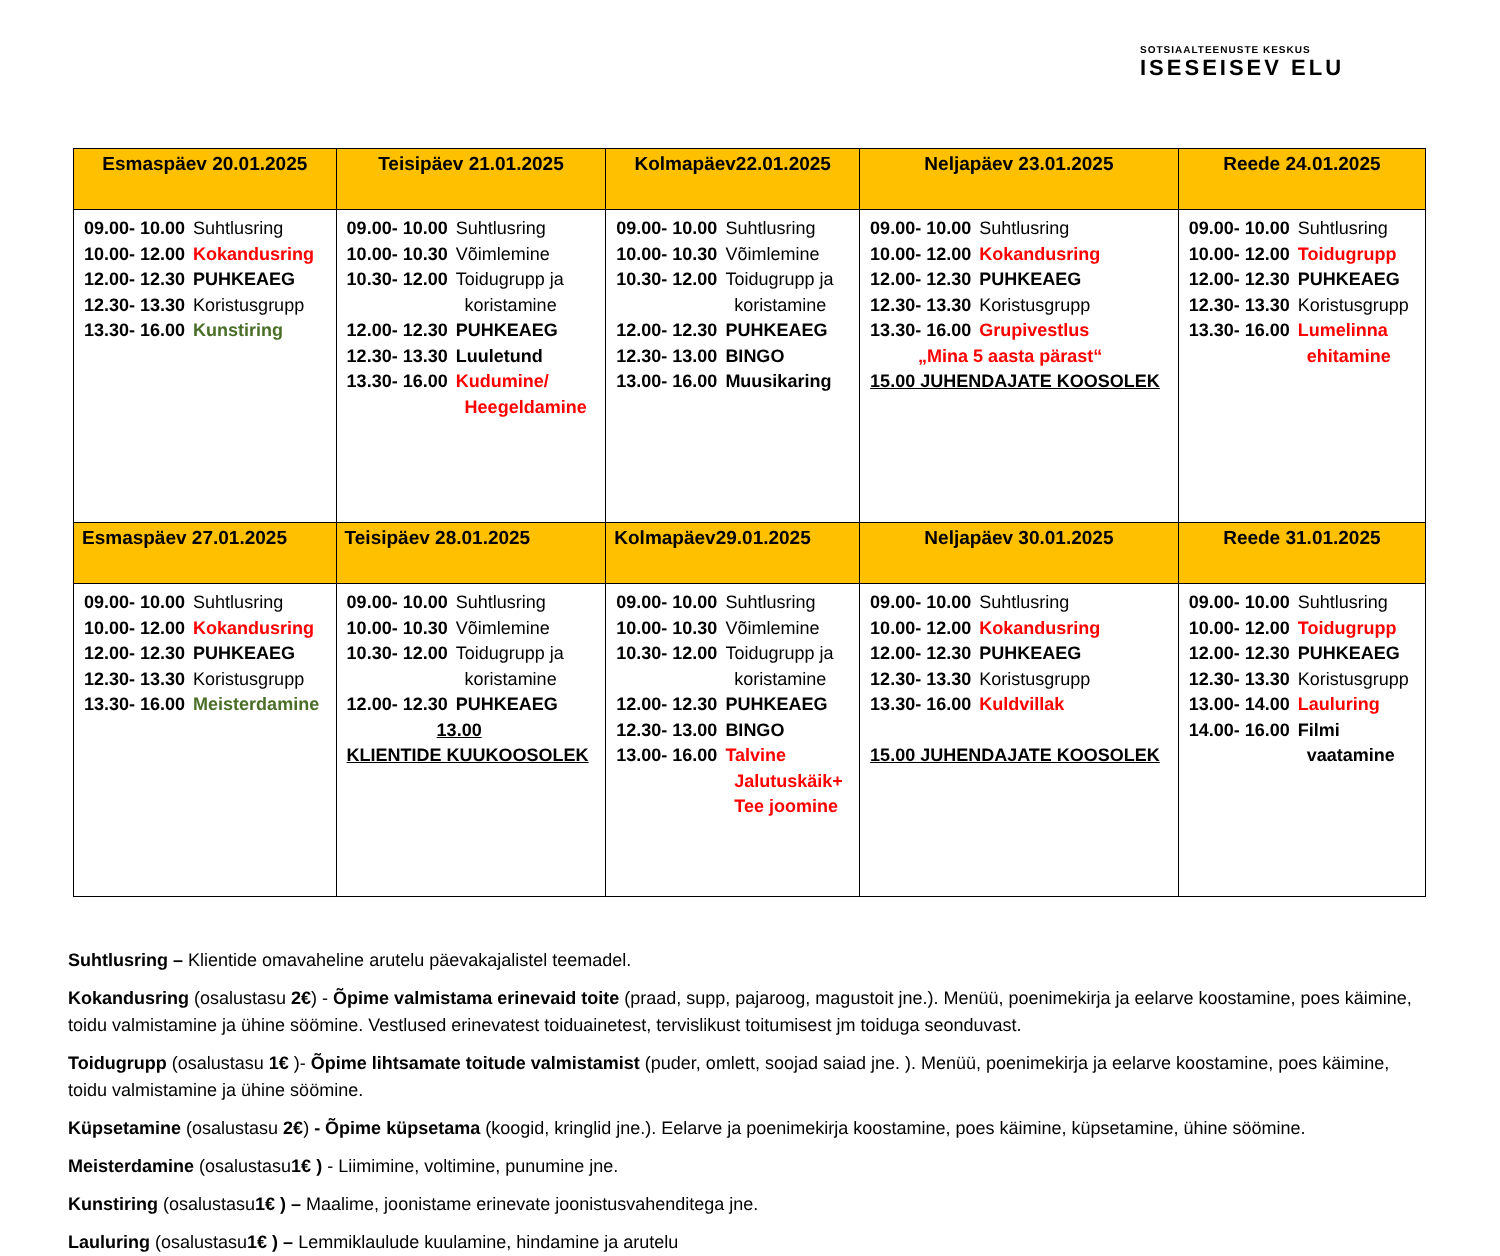SOTSIAALTEENUSTE KESKUS
ISESEISEV ELU
| Esmaspäev 20.01.2025 | Teisipäev 21.01.2025 | Kolmapäev22.01.2025 | Neljapäev 23.01.2025 | Reede 24.01.2025 |
| --- | --- | --- | --- | --- |
| 09.00- 10.00 Suhtlusring 10.00- 12.00 Kokandusring 12.00- 12.30 PUHKEAEG 12.30- 13.30 Koristusgrupp 13.30- 16.00 Kunstiring | 09.00- 10.00 Suhtlusring 10.00- 10.30 Võimlemine 10.30- 12.00 Toidugrupp ja koristamine 12.00- 12.30 PUHKEAEG 12.30- 13.30 Luuletund 13.30- 16.00 Kudumine/ Heegeldamine | 09.00- 10.00 Suhtlusring 10.00- 10.30 Võimlemine 10.30- 12.00 Toidugrupp ja koristamine 12.00- 12.30 PUHKEAEG 12.30- 13.00 BINGO 13.00- 16.00 Muusikaring | 09.00- 10.00 Suhtlusring 10.00- 12.00 Kokandusring 12.00- 12.30 PUHKEAEG 12.30- 13.30 Koristusgrupp 13.30- 16.00 Grupivestlus „Mina 5 aasta pärast“ 15.00 JUHENDAJATE KOOSOLEK | 09.00- 10.00 Suhtlusring 10.00- 12.00 Toidugrupp 12.00- 12.30 PUHKEAEG 12.30- 13.30 Koristusgrupp 13.30- 16.00 Lumelinna ehitamine |
| Esmaspäev 27.01.2025 | Teisipäev 28.01.2025 | Kolmapäev29.01.2025 | Neljapäev 30.01.2025 | Reede 31.01.2025 |
| 09.00- 10.00 Suhtlusring 10.00- 12.00 Kokandusring 12.00- 12.30 PUHKEAEG 12.30- 13.30 Koristusgrupp 13.30- 16.00 Meisterdamine | 09.00- 10.00 Suhtlusring 10.00- 10.30 Võimlemine 10.30- 12.00 Toidugrupp ja koristamine 12.00- 12.30 PUHKEAEG 13.00 KLIENTIDE KUUKOOSOLEK | 09.00- 10.00 Suhtlusring 10.00- 10.30 Võimlemine 10.30- 12.00 Toidugrupp ja koristamine 12.00- 12.30 PUHKEAEG 12.30- 13.00 BINGO 13.00- 16.00 Talvine Jalutuskäik+ Tee joomine | 09.00- 10.00 Suhtlusring 10.00- 12.00 Kokandusring 12.00- 12.30 PUHKEAEG 12.30- 13.30 Koristusgrupp 13.30- 16.00 Kuldvillak 15.00 JUHENDAJATE KOOSOLEK | 09.00- 10.00 Suhtlusring 10.00- 12.00 Toidugrupp 12.00- 12.30 PUHKEAEG 12.30- 13.30 Koristusgrupp 13.00- 14.00 Lauluring 14.00- 16.00 Filmi vaatamine |
Suhtlusring – Klientide omavaheline arutelu päevakajalistel teemadel.
Kokandusring (osalustasu 2€) - Õpime valmistama erinevaid toite (praad, supp, pajaroog, magustoit jne.). Menüü, poenimekirja ja eelarve koostamine, poes käimine, toidu valmistamine ja ühine söömine. Vestlused erinevatest toiduainetest, tervislikust toitumisest jm toiduga seonduvast.
Toidugrupp (osalustasu 1€ )- Õpime lihtsamate toitude valmistamist (puder, omlett, soojad saiad jne. ). Menüü, poenimekirja ja eelarve koostamine, poes käimine, toidu valmistamine ja ühine söömine.
Küpsetamine (osalustasu 2€) - Õpime küpsetama (koogid, kringlid jne.). Eelarve ja poenimekirja koostamine, poes käimine, küpsetamine, ühine söömine.
Meisterdamine (osalustasu1€ ) - Liimimine, voltimine, punumine jne.
Kunstiring (osalustasu1€ ) – Maalime, joonistame erinevate joonistusvahenditega jne.
Lauluring (osalustasu1€ ) – Lemmiklaulude kuulamine, hindamine ja arutelu